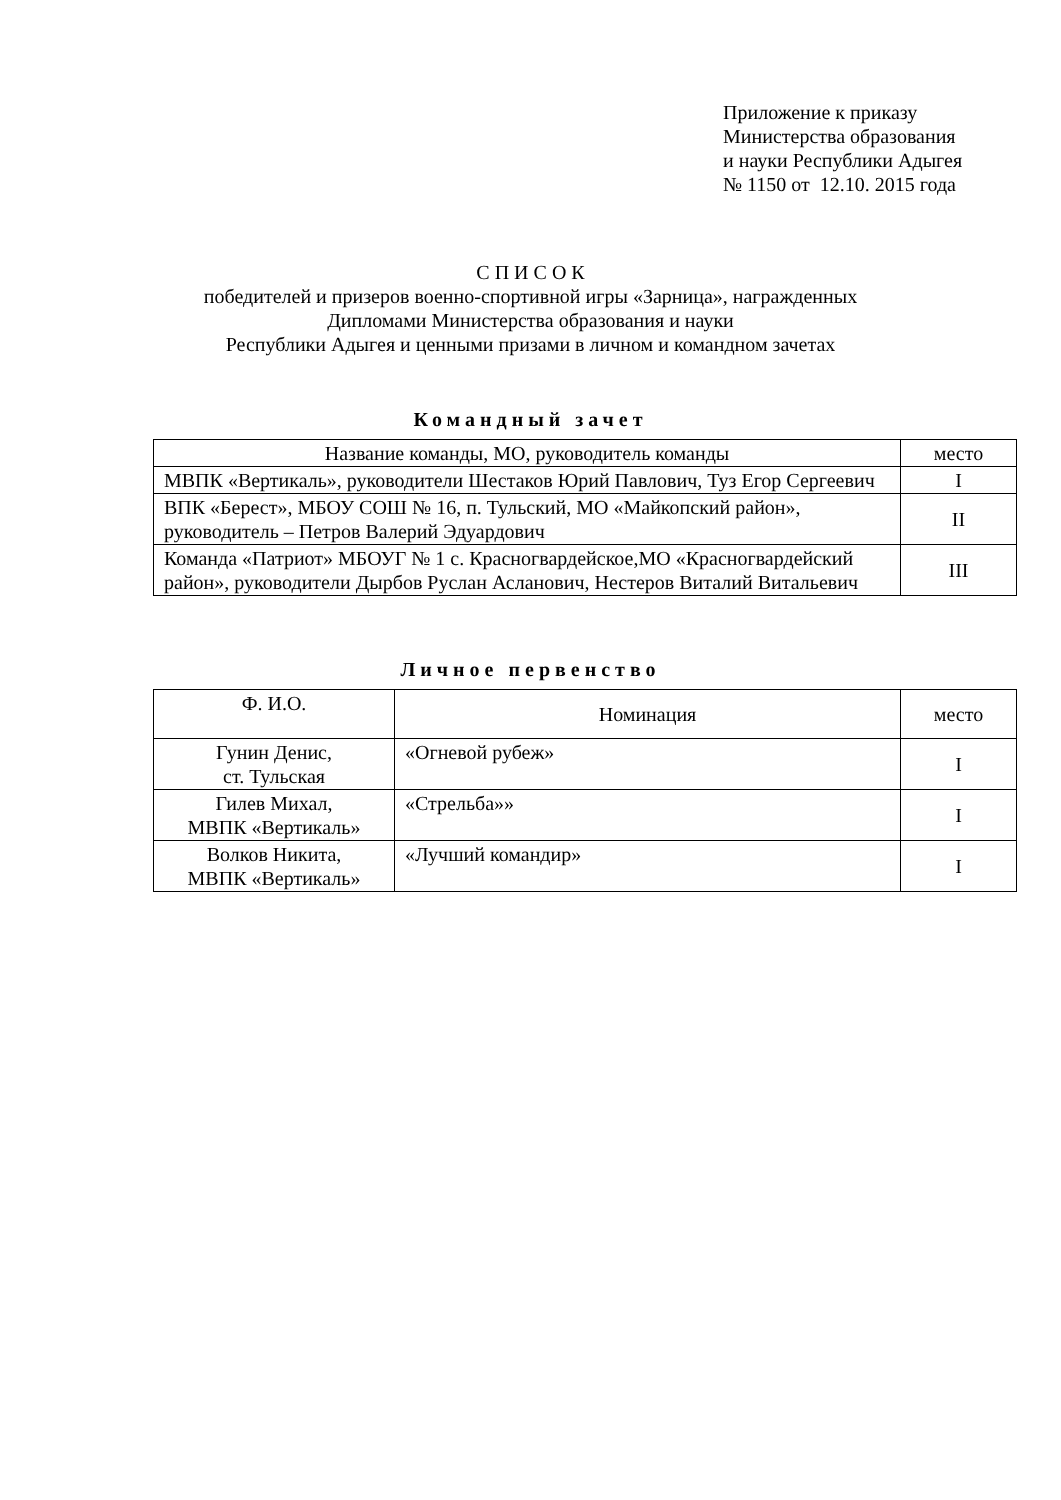Приложение к приказу
Министерства образования
и науки Республики Адыгея
№ 1150 от 12.10. 2015 года
С П И С О К
победителей и призеров военно-спортивной игры «Зарница», награжденных
Дипломами Министерства образования и науки
Республики Адыгея и ценными призами в личном и командном зачетах
Командный зачет
| Название команды, МО, руководитель команды | место |
| --- | --- |
| МВПК «Вертикаль», руководители Шестаков Юрий Павлович, Туз Егор Сергеевич | I |
| ВПК «Берест», МБОУ СОШ № 16, п. Тульский, МО «Майкопский район», руководитель – Петров Валерий Эдуардович | II |
| Команда «Патриот» МБОУГ № 1 с. Красногвардейское,МО «Красногвардейский район», руководители Дырбов Руслан Асланович, Нестеров Виталий Витальевич | III |
Личное первенство
| Ф. И.О. | Номинация | место |
| --- | --- | --- |
| Гунин Денис, ст. Тульская | «Огневой рубеж» | I |
| Гилев Михал, МВПК «Вертикаль» | «Стрельба»» | I |
| Волков Никита, МВПК «Вертикаль» | «Лучший командир» | I |